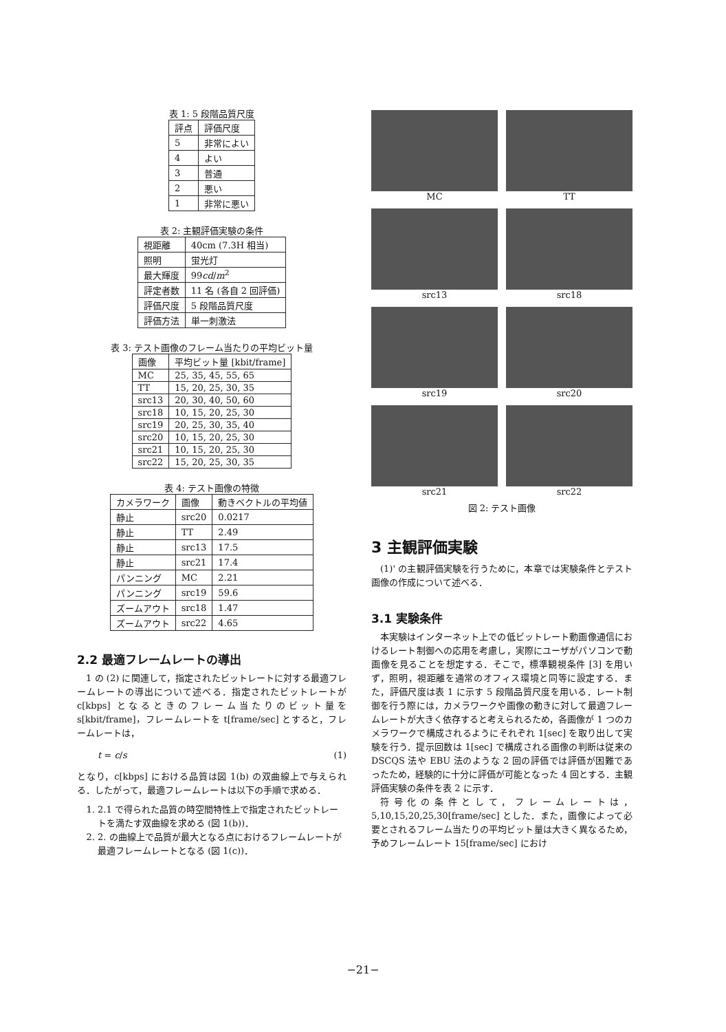表 1: 5 段階品質尺度
| 評点 | 評価尺度 |
| --- | --- |
| 5 | 非常によい |
| 4 | よい |
| 3 | 普通 |
| 2 | 悪い |
| 1 | 非常に悪い |
表 2: 主観評価実験の条件
| 視距離 | 40cm (7.3H 相当) |
| 照明 | 蛍光灯 |
| 最大輝度 | 99 cd / m<sup>2</sup> |
| 評定者数 | 11 名 (各自 2 回評価) |
| 評価尺度 | 5 段階品質尺度 |
| 評価方法 | 単一刺激法 |
表 3: テスト画像のフレーム当たりの平均ビット量
| 画像 | 平均ビット量 [kbit/frame] |
| --- | --- |
| MC | 25, 35, 45, 55, 65 |
| TT | 15, 20, 25, 30, 35 |
| src13 | 20, 30, 40, 50, 60 |
| src18 | 10, 15, 20, 25, 30 |
| src19 | 20, 25, 30, 35, 40 |
| src20 | 10, 15, 20, 25, 30 |
| src21 | 10, 15, 20, 25, 30 |
| src22 | 15, 20, 25, 30, 35 |
表 4: テスト画像の特徴
| カメラワーク | 画像 | 動きベクトルの平均値 |
| --- | --- | --- |
| 静止 | src20 | 0.0217 |
| 静止 | TT | 2.49 |
| 静止 | src13 | 17.5 |
| 静止 | src21 | 17.4 |
| パンニング | MC | 2.21 |
| パンニング | src19 | 59.6 |
| ズームアウト | src18 | 1.47 |
| ズームアウト | src22 | 4.65 |
2.2 最適フレームレートの導出
1 の (2) に関連して，指定されたビットレートに対する最適フレームレートの導出について述べる．指定されたビットレートが c[kbps] となるときのフレーム当たりのビット量を s[kbit/frame]，フレームレートを t[frame/sec] とすると，フレームレートは，
t = c/s (1)
となり，c[kbps] における品質は図 1(b) の双曲線上で与えられる．したがって，最適フレームレートは以下の手順で求める．
1. 2.1 で得られた品質の時空間特性上で指定されたビットレートを満たす双曲線を求める (図 1(b))．
2. 2. の曲線上で品質が最大となる点におけるフレームレートが最適フレームレートとなる (図 1(c))．
MC
TT
src13
src18
src19
src20
src21
src22
図 2: テスト画像
3 主観評価実験
(1)' の主観評価実験を行うために，本章では実験条件とテスト画像の作成について述べる．
3.1 実験条件
本実験はインターネット上での低ビットレート動画像通信におけるレート制御への応用を考慮し，実際にユーザがパソコンで動画像を見ることを想定する．そこで，標準観視条件 [3] を用いず，照明，視距離を通常のオフィス環境と同等に設定する．また，評価尺度は表 1 に示す 5 段階品質尺度を用いる．レート制御を行う際には，カメラワークや画像の動きに対して最適フレームレートが大きく依存すると考えられるため，各画像が 1 つのカメラワークで構成されるようにそれぞれ 1[sec] を取り出して実験を行う．提示回数は 1[sec] で構成される画像の判断は従来の DSCQS 法や EBU 法のような 2 回の評価では評価が困難であったため，経験的に十分に評価が可能となった 4 回とする．主観評価実験の条件を表 2 に示す．
符号化の条件として，フレームレートは，5,10,15,20,25,30[frame/sec] とした．また，画像によって必要とされるフレーム当たりの平均ビット量は大きく異なるため，予めフレームレート 15[frame/sec] におけ
−21−